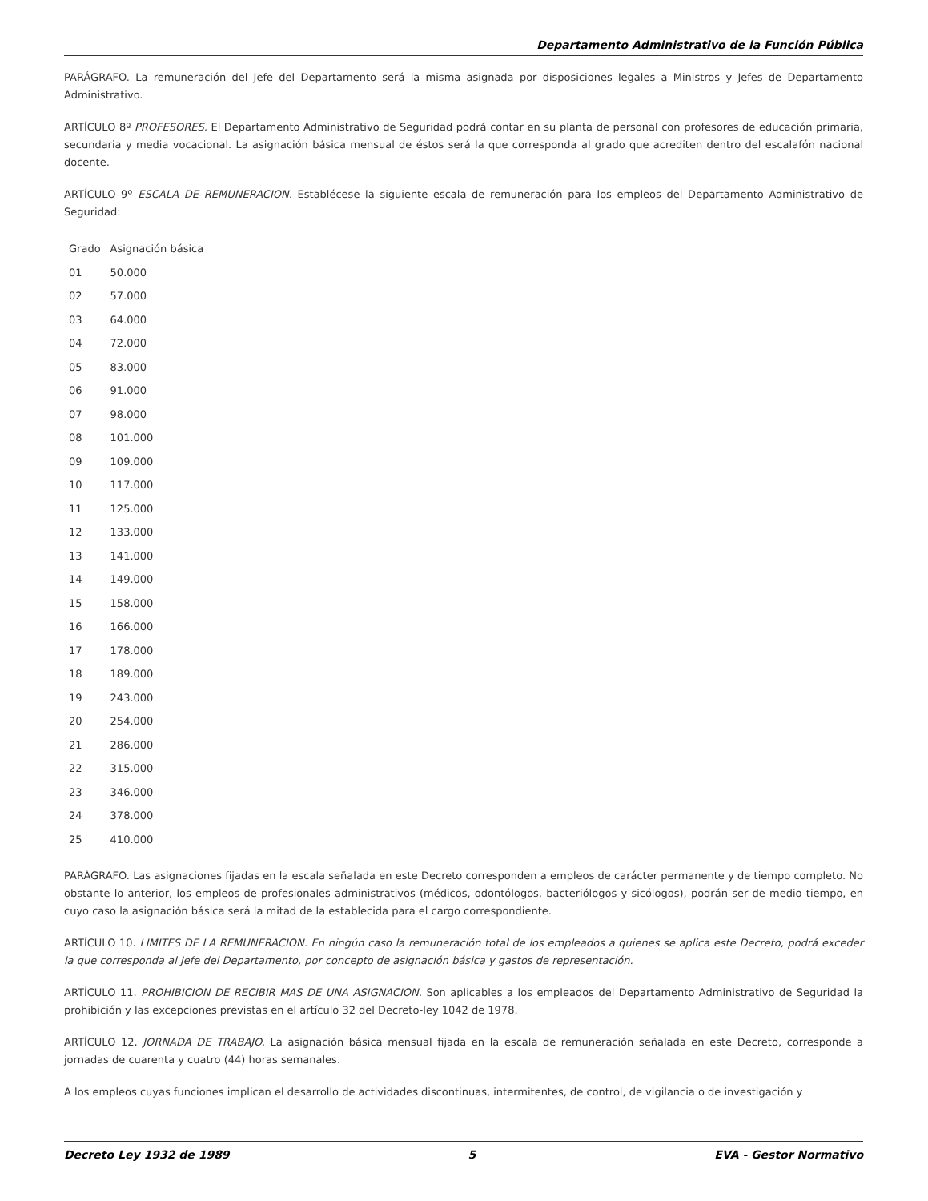Departamento Administrativo de la Función Pública
PARÁGRAFO. La remuneración del Jefe del Departamento será la misma asignada por disposiciones legales a Ministros y Jefes de Departamento Administrativo.
ARTÍCULO 8º PROFESORES. El Departamento Administrativo de Seguridad podrá contar en su planta de personal con profesores de educación primaria, secundaria y media vocacional. La asignación básica mensual de éstos será la que corresponda al grado que acrediten dentro del escalafón nacional docente.
ARTÍCULO 9º ESCALA DE REMUNERACION. Establécese la siguiente escala de remuneración para los empleos del Departamento Administrativo de Seguridad:
| Grado | Asignación básica |
| --- | --- |
| 01 | 50.000 |
| 02 | 57.000 |
| 03 | 64.000 |
| 04 | 72.000 |
| 05 | 83.000 |
| 06 | 91.000 |
| 07 | 98.000 |
| 08 | 101.000 |
| 09 | 109.000 |
| 10 | 117.000 |
| 11 | 125.000 |
| 12 | 133.000 |
| 13 | 141.000 |
| 14 | 149.000 |
| 15 | 158.000 |
| 16 | 166.000 |
| 17 | 178.000 |
| 18 | 189.000 |
| 19 | 243.000 |
| 20 | 254.000 |
| 21 | 286.000 |
| 22 | 315.000 |
| 23 | 346.000 |
| 24 | 378.000 |
| 25 | 410.000 |
PARÁGRAFO. Las asignaciones fijadas en la escala señalada en este Decreto corresponden a empleos de carácter permanente y de tiempo completo. No obstante lo anterior, los empleos de profesionales administrativos (médicos, odontólogos, bacteriólogos y sicólogos), podrán ser de medio tiempo, en cuyo caso la asignación básica será la mitad de la establecida para el cargo correspondiente.
ARTÍCULO 10. LIMITES DE LA REMUNERACION. En ningún caso la remuneración total de los empleados a quienes se aplica este Decreto, podrá exceder la que corresponda al Jefe del Departamento, por concepto de asignación básica y gastos de representación.
ARTÍCULO 11. PROHIBICION DE RECIBIR MAS DE UNA ASIGNACION. Son aplicables a los empleados del Departamento Administrativo de Seguridad la prohibición y las excepciones previstas en el artículo 32 del Decreto-ley 1042 de 1978.
ARTÍCULO 12. JORNADA DE TRABAJO. La asignación básica mensual fijada en la escala de remuneración señalada en este Decreto, corresponde a jornadas de cuarenta y cuatro (44) horas semanales.
A los empleos cuyas funciones implican el desarrollo de actividades discontinuas, intermitentes, de control, de vigilancia o de investigación y
Decreto Ley 1932 de 1989 5 EVA - Gestor Normativo